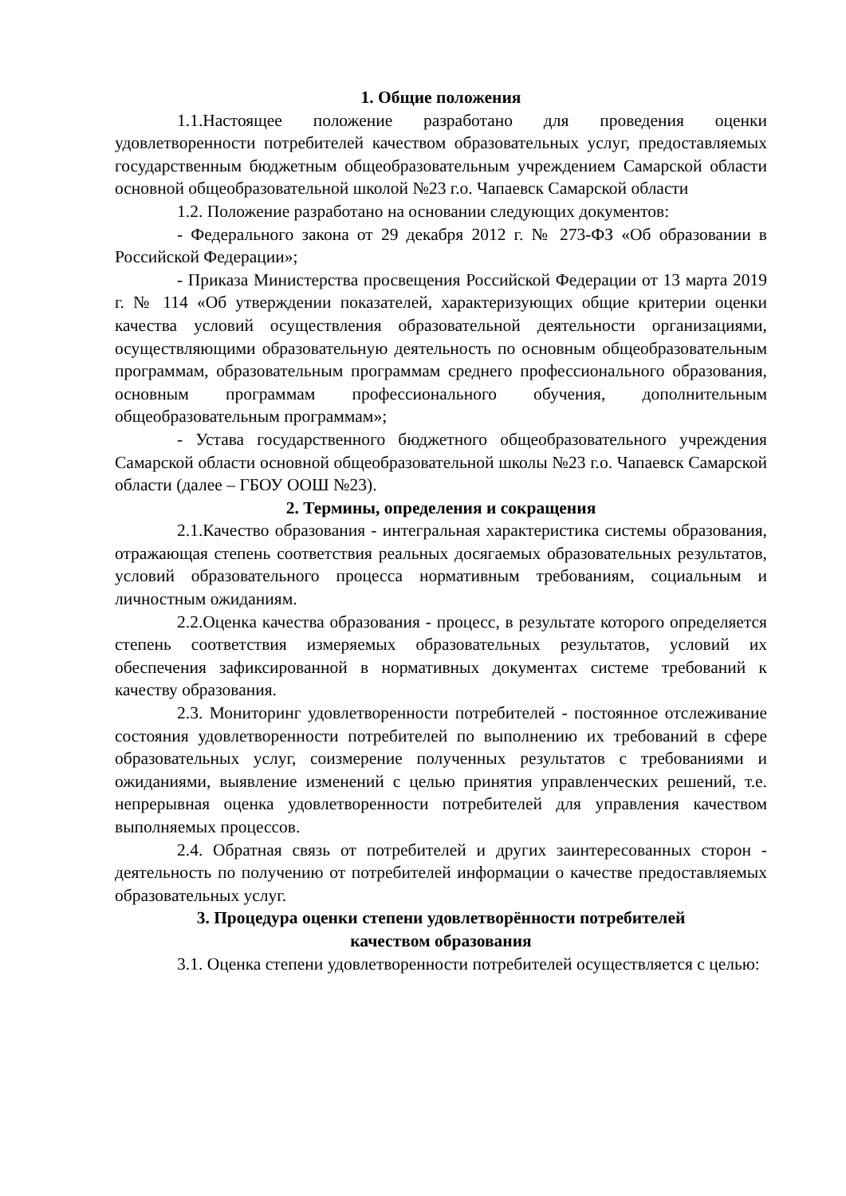1. Общие положения
1.1.Настоящее положение разработано для проведения оценки удовлетворенности потребителей качеством образовательных услуг, предоставляемых государственным бюджетным общеобразовательным учреждением Самарской области основной общеобразовательной школой №23 г.о. Чапаевск Самарской области
1.2. Положение разработано на основании следующих документов:
- Федерального закона от 29 декабря 2012 г. № 273-ФЗ «Об образовании в Российской Федерации»;
- Приказа Министерства просвещения Российской Федерации от 13 марта 2019 г. № 114 «Об утверждении показателей, характеризующих общие критерии оценки качества условий осуществления образовательной деятельности организациями, осуществляющими образовательную деятельность по основным общеобразовательным программам, образовательным программам среднего профессионального образования, основным программам профессионального обучения, дополнительным общеобразовательным программам»;
- Устава государственного бюджетного общеобразовательного учреждения Самарской области основной общеобразовательной школы №23 г.о. Чапаевск Самарской области (далее – ГБОУ ООШ №23).
2. Термины, определения и сокращения
2.1.Качество образования - интегральная характеристика системы образования, отражающая степень соответствия реальных досягаемых образовательных результатов, условий образовательного процесса нормативным требованиям, социальным и личностным ожиданиям.
2.2.Оценка качества образования - процесс, в результате которого определяется степень соответствия измеряемых образовательных результатов, условий их обеспечения зафиксированной в нормативных документах системе требований к качеству образования.
2.3. Мониторинг удовлетворенности потребителей - постоянное отслеживание состояния удовлетворенности потребителей по выполнению их требований в сфере образовательных услуг, соизмерение полученных результатов с требованиями и ожиданиями, выявление изменений с целью принятия управленческих решений, т.е. непрерывная оценка удовлетворенности потребителей для управления качеством выполняемых процессов.
2.4. Обратная связь от потребителей и других заинтересованных сторон - деятельность по получению от потребителей информации о качестве предоставляемых образовательных услуг.
3. Процедура оценки степени удовлетворённости потребителей
качеством образования
3.1. Оценка степени удовлетворенности потребителей осуществляется с целью: